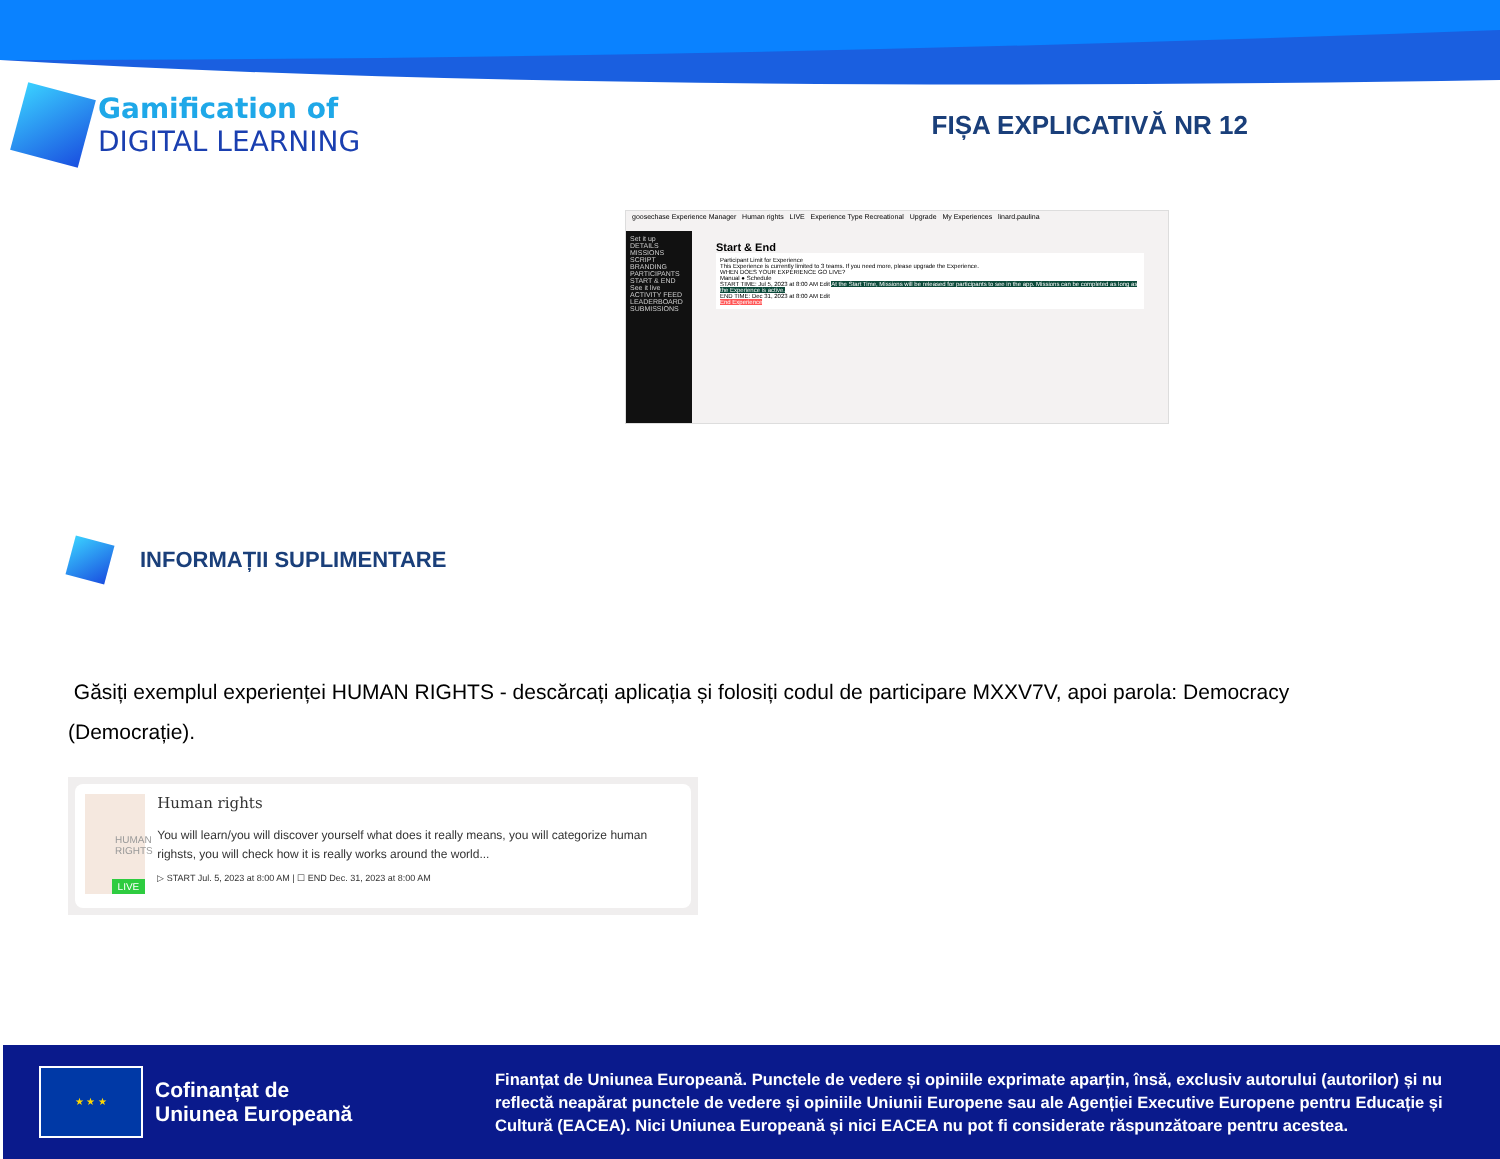Gamification of
DIGITAL LEARNING
FIȘA EXPLICATIVĂ NR 12
goosechase Experience Manager Human rights LIVE Experience Type Recreational Upgrade My Experiences linard.paulina
Set it up
DETAILS
MISSIONS
SCRIPT
BRANDING
PARTICIPANTS
START & END
See it live
ACTIVITY FEED
LEADERBOARD
SUBMISSIONS
Start & End
Participant Limit for Experience
This Experience is currently limited to 3 teams. If you need more, please upgrade the Experience.
WHEN DOES YOUR EXPERIENCE GO LIVE?
Manual ● Schedule
START TIME: Jul 5, 2023 at 8:00 AM Edit At the Start Time, Missions will be released for participants to see in the app. Missions can be completed as long as the Experience is active.
END TIME: Dec 31, 2023 at 8:00 AM Edit
End Experience
INFORMAȚII SUPLIMENTARE
Găsiți exemplul experienței HUMAN RIGHTS - descărcați aplicația și folosiți codul de participare MXXV7V, apoi parola: Democracy (Democrație).
HUMAN RIGHTS
LIVE
Human rights
You will learn/you will discover yourself what does it really means, you will categorize human righsts, you will check how it is really works around the world...
▷ START Jul. 5, 2023 at 8:00 AM | ☐ END Dec. 31, 2023 at 8:00 AM
★ ★ ★
Cofinanțat de
Uniunea Europeană
Finanțat de Uniunea Europeană. Punctele de vedere și opiniile exprimate aparțin, însă, exclusiv autorului (autorilor) și nu reflectă neapărat punctele de vedere și opiniile Uniunii Europene sau ale Agenției Executive Europene pentru Educație și Cultură (EACEA). Nici Uniunea Europeană și nici EACEA nu pot fi considerate răspunzătoare pentru acestea.